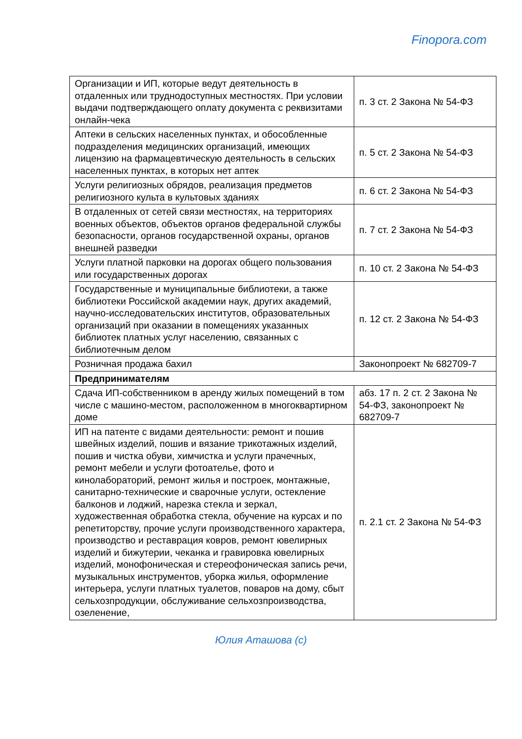Finopora.com
| Организации и ИП, которые ведут деятельность в отдаленных или труднодоступных местностях. При условии выдачи подтверждающего оплату документа с реквизитами онлайн-чека | п. 3 ст. 2 Закона № 54-ФЗ |
| Аптеки в сельских населенных пунктах, и обособленные подразделения медицинских организаций, имеющих лицензию на фармацевтическую деятельность в сельских населенных пунктах, в которых нет аптек | п. 5 ст. 2 Закона № 54-ФЗ |
| Услуги религиозных обрядов, реализация предметов религиозного культа в культовых зданиях | п. 6 ст. 2 Закона № 54-ФЗ |
| В отдаленных от сетей связи местностях, на территориях военных объектов, объектов органов федеральной службы безопасности, органов государственной охраны, органов внешней разведки | п. 7 ст. 2 Закона № 54-ФЗ |
| Услуги платной парковки на дорогах общего пользования или государственных дорогах | п. 10 ст. 2 Закона № 54-ФЗ |
| Государственные и муниципальные библиотеки, а также библиотеки Российской академии наук, других академий, научно-исследовательских институтов, образовательных организаций при оказании в помещениях указанных библиотек платных услуг населению, связанных с библиотечным делом | п. 12 ст. 2 Закона № 54-ФЗ |
| Розничная продажа бахил | Законопроект № 682709-7 |
| Предпринимателям | |
| Сдача ИП-собственником в аренду жилых помещений в том числе с машино-местом, расположенном в многоквартирном доме | абз. 17 п. 2 ст. 2 Закона № 54-ФЗ, законопроект № 682709-7 |
| ИП на патенте с видами деятельности: ремонт и пошив швейных изделий, пошив и вязание трикотажных изделий, пошив и чистка обуви, химчистка и услуги прачечных, ремонт мебели и услуги фотоателье, фото и кинолабораторий, ремонт жилья и построек, монтажные, санитарно-технические и сварочные услуги, остекление балконов и лоджий, нарезка стекла и зеркал, художественная обработка стекла, обучение на курсах и по репетиторству, прочие услуги производственного характера, производство и реставрация ковров, ремонт ювелирных изделий и бижутерии, чеканка и гравировка ювелирных изделий, монофоническая и стереофоническая запись речи, музыкальных инструментов, уборка жилья, оформление интерьера, услуги платных туалетов, поваров на дому, сбыт сельхозпродукции, обслуживание сельхозпроизводства, озеленение, | п. 2.1 ст. 2 Закона № 54-ФЗ |
Юлия Аташова (с)